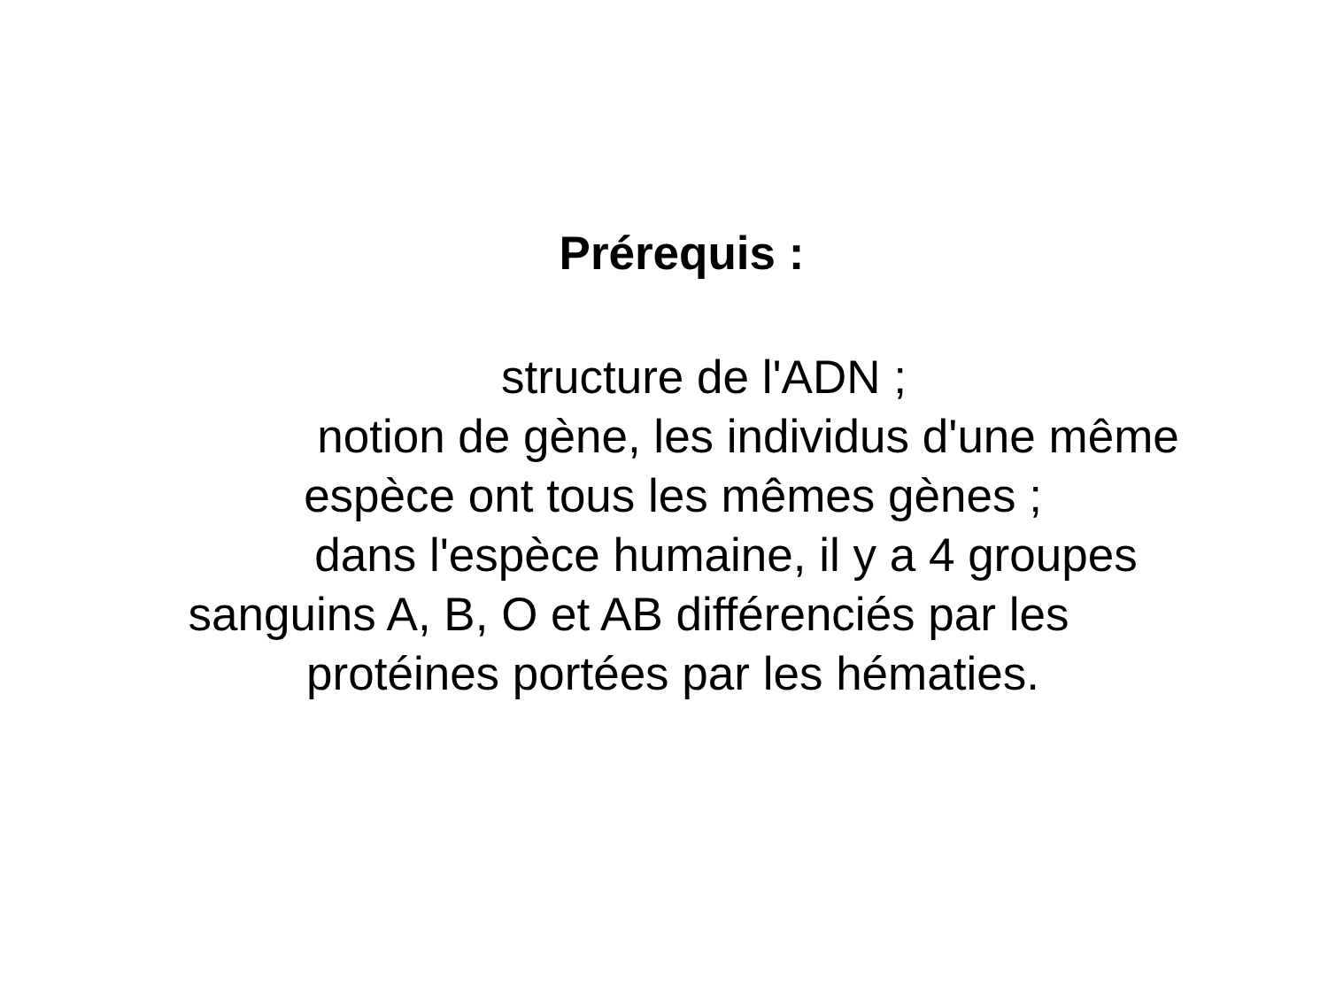Prérequis :
structure de l'ADN ;
notion de gène, les individus d'une même
espèce ont tous les mêmes gènes ;
dans l'espèce humaine, il y a 4 groupes
sanguins A, B, O et AB différenciés par les
protéines portées par les hématies.